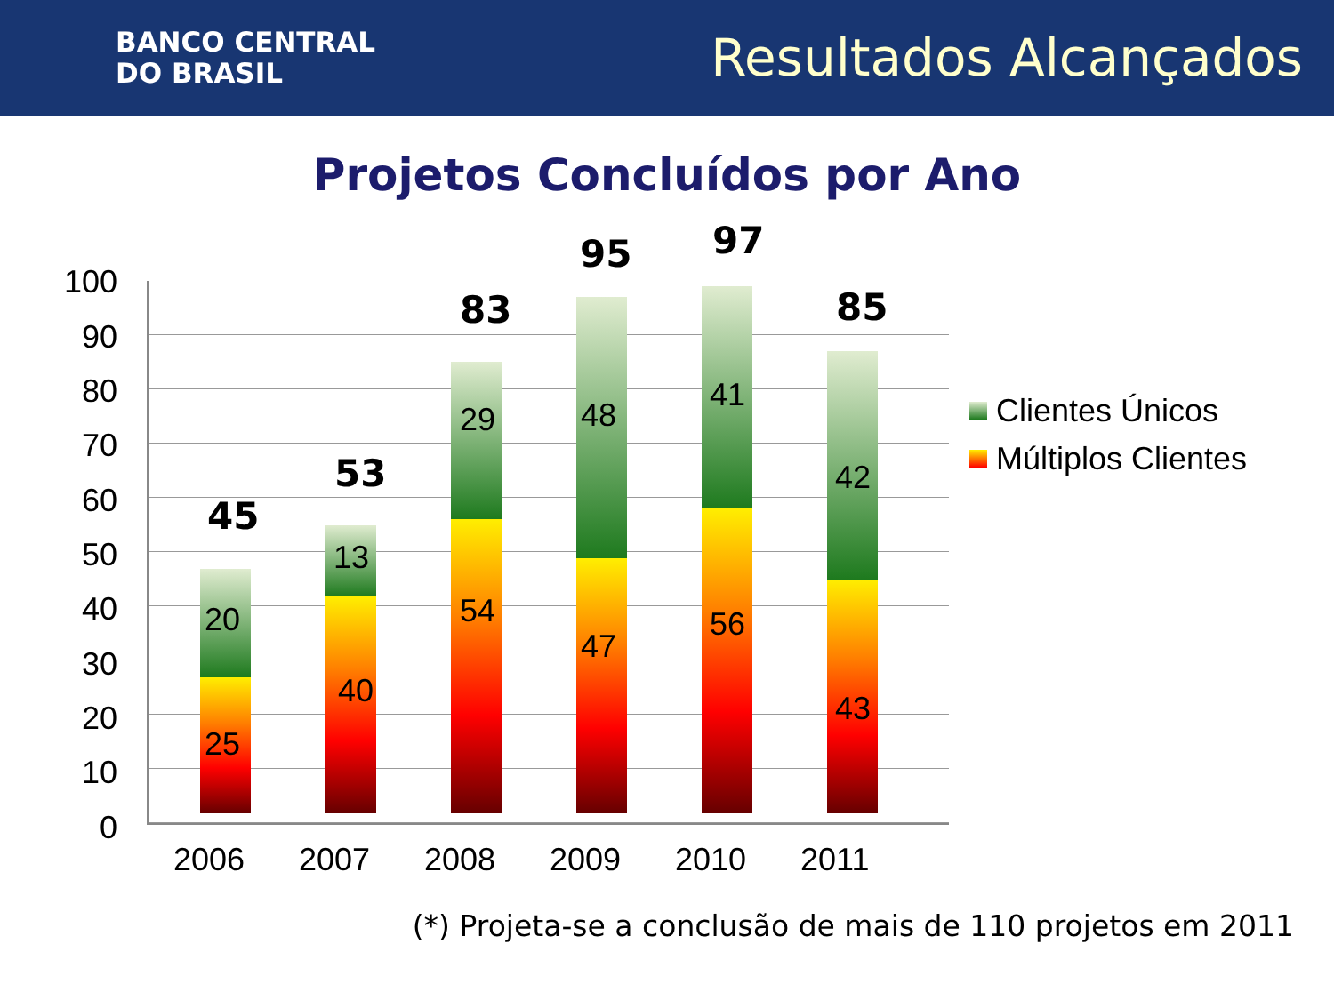BANCO CENTRAL
DO BRASIL
Resultados Alcançados
Projetos Concluídos por Ano
100
90
80
70
60
50
40
30
20
10
0
45
20
25
53
13
40
83
29
54
95
48
47
97
41
56
85
42
43
2006 2007 2008 2009 2010 2011
Clientes Únicos
Múltiplos Clientes
(*) Projeta-se a conclusão de mais de 110 projetos em 2011